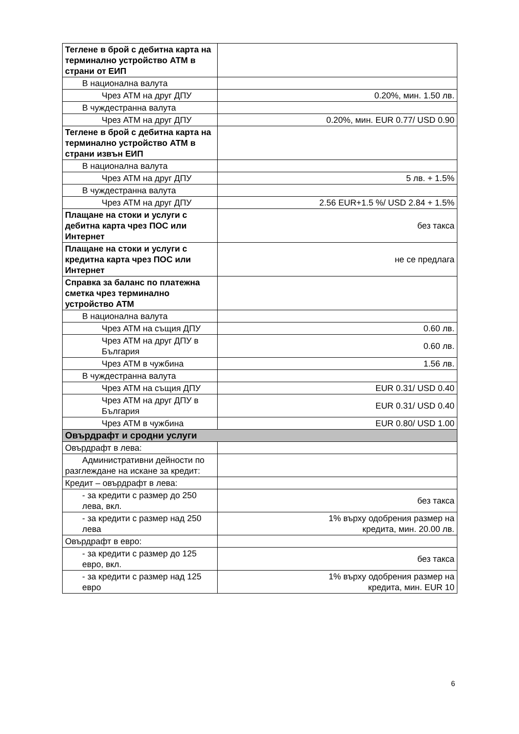| Теглене в брой с дебитна карта на терминално устройство АТМ в страни от ЕИП | |
| В национална валута | |
| Чрез АТМ на друг ДПУ | 0.20%, мин. 1.50 лв. |
| В чуждестранна валута | |
| Чрез АТМ на друг ДПУ | 0.20%, мин. EUR 0.77/ USD 0.90 |
| Теглене в брой с дебитна карта на терминално устройство АТМ в страни извън ЕИП | |
| В национална валута | |
| Чрез АТМ на друг ДПУ | 5 лв. + 1.5% |
| В чуждестранна валута | |
| Чрез АТМ на друг ДПУ | 2.56 EUR+1.5 %/ USD 2.84 + 1.5% |
| Плащане на стоки и услуги с дебитна карта чрез ПОС или Интернет | без такса |
| Плащане на стоки и услуги с кредитна карта чрез ПОС или Интернет | не се предлага |
| Справка за баланс по платежна сметка чрез терминално устройство АТМ | |
| В национална валута | |
| Чрез АТМ на същия ДПУ | 0.60 лв. |
| Чрез АТМ на друг ДПУ в България | 0.60 лв. |
| Чрез АТМ в чужбина | 1.56 лв. |
| В чуждестранна валута | |
| Чрез АТМ на същия ДПУ | EUR 0.31/ USD 0.40 |
| Чрез АТМ на друг ДПУ в България | EUR 0.31/ USD 0.40 |
| Чрез АТМ в чужбина | EUR 0.80/ USD 1.00 |
| Овърдрафт и сродни услуги | |
| Овърдрафт в лева: | |
| Административни дейности по разглеждане на искане за кредит: | |
| Кредит – овърдрафт в лева: | |
| - за кредити с размер до 250 лева, вкл. | без такса |
| - за кредити с размер над 250 лева | 1% върху одобрения размер на кредита, мин. 20.00 лв. |
| Овърдрафт в евро: | |
| - за кредити с размер до 125 евро, вкл. | без такса |
| - за кредити с размер над 125 евро | 1% върху одобрения размер на кредита, мин. EUR 10 |
6